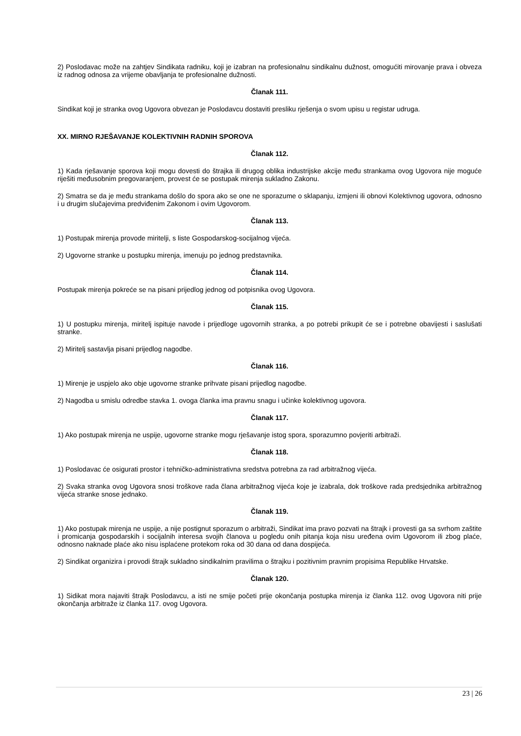2) Poslodavac može na zahtjev Sindikata radniku, koji je izabran na profesionalnu sindikalnu dužnost, omogućiti mirovanje prava i obveza iz radnog odnosa za vrijeme obavljanja te profesionalne dužnosti.
Članak 111.
Sindikat koji je stranka ovog Ugovora obvezan je Poslodavcu dostaviti presliku rješenja o svom upisu u registar udruga.
XX. MIRNO RJEŠAVANJE KOLEKTIVNIH RADNIH SPOROVA
Članak 112.
1) Kada rješavanje sporova koji mogu dovesti do štrajka ili drugog oblika industrijske akcije među strankama ovog Ugovora nije moguće riješiti međusobnim pregovaranjem, provest će se postupak mirenja sukladno Zakonu.
2) Smatra se da je među strankama došlo do spora ako se one ne sporazume o sklapanju, izmjeni ili obnovi Kolektivnog ugovora, odnosno i u drugim slučajevima predviđenim Zakonom i ovim Ugovorom.
Članak 113.
1) Postupak mirenja provode miritelji, s liste Gospodarskog-socijalnog vijeća.
2) Ugovorne stranke u postupku mirenja, imenuju po jednog predstavnika.
Članak 114.
Postupak mirenja pokreće se na pisani prijedlog jednog od potpisnika ovog Ugovora.
Članak 115.
1) U postupku mirenja, miritelj ispituje navode i prijedloge ugovornih stranka, a po potrebi prikupit će se i potrebne obavijesti i saslušati stranke.
2) Miritelj sastavlja pisani prijedlog nagodbe.
Članak 116.
1) Mirenje je uspjelo ako obje ugovorne stranke prihvate pisani prijedlog nagodbe.
2) Nagodba u smislu odredbe stavka 1. ovoga članka ima pravnu snagu i učinke kolektivnog ugovora.
Članak 117.
1) Ako postupak mirenja ne uspije, ugovorne stranke mogu rješavanje istog spora, sporazumno povjeriti arbitraži.
Članak 118.
1) Poslodavac će osigurati prostor i tehničko-administrativna sredstva potrebna za rad arbitražnog vijeća.
2) Svaka stranka ovog Ugovora snosi troškove rada člana arbitražnog vijeća koje je izabrala, dok troškove rada predsjednika arbitražnog vijeća stranke snose jednako.
Članak 119.
1) Ako postupak mirenja ne uspije, a nije postignut sporazum o arbitraži, Sindikat ima pravo pozvati na štrajk i provesti ga sa svrhom zaštite i promicanja gospodarskih i socijalnih interesa svojih članova u pogledu onih pitanja koja nisu uređena ovim Ugovorom ili zbog plaće, odnosno naknade plaće ako nisu isplaćene protekom roka od 30 dana od dana dospijeća.
2) Sindikat organizira i provodi štrajk sukladno sindikalnim pravilima o štrajku i pozitivnim pravnim propisima Republike Hrvatske.
Članak 120.
1) Sidikat mora najaviti štrajk Poslodavcu, a isti ne smije početi prije okončanja postupka mirenja iz članka 112. ovog Ugovora niti prije okončanja arbitraže iz članka 117. ovog Ugovora.
23 | 26